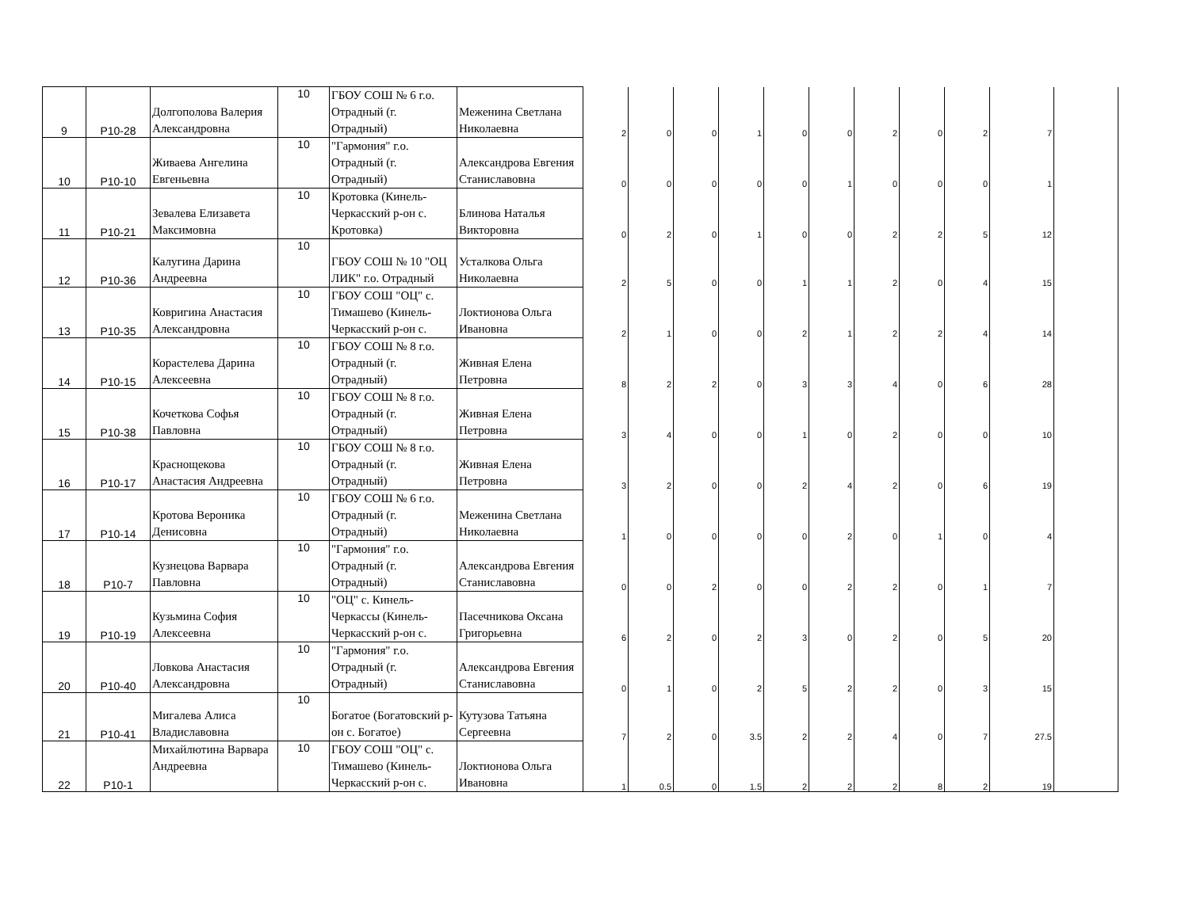| 9 | Р10-28 | Долгополова Валерия Александровна | 10 | ГБОУ СОШ № 6 г.о. Отрадный (г. Отрадный) | Меженина Светлана Николаевна | 2 | 0 | 0 | 1 | 0 | 0 | 2 | 0 | 2 | 7 | |
| 10 | Р10-10 | Живаева Ангелина Евгеньевна | 10 | "Гармония" г.о. Отрадный (г. Отрадный) | Александрова Евгения Станиславовна | 0 | 0 | 0 | 0 | 0 | 1 | 0 | 0 | 0 | 1 | |
| 11 | Р10-21 | Зевалева Елизавета Максимовна | 10 | Кротовка (Кинель-Черкасский р-он с. Кротовка) | Блинова Наталья Викторовна | 0 | 2 | 0 | 1 | 0 | 0 | 2 | 2 | 5 | 12 | |
| 12 | Р10-36 | Калугина Дарина Андреевна | 10 | ГБОУ СОШ № 10 "ОЦ ЛИК" г.о. Отрадный | Усталкова Ольга Николаевна | 2 | 5 | 0 | 0 | 1 | 1 | 2 | 0 | 4 | 15 | |
| 13 | Р10-35 | Ковригина Анастасия Александровна | 10 | ГБОУ СОШ "ОЦ" с. Тимашево (Кинель-Черкасский р-он с. | Локтионова Ольга Ивановна | 2 | 1 | 0 | 0 | 2 | 1 | 2 | 2 | 4 | 14 | |
| 14 | Р10-15 | Корастелева Дарина Алексеевна | 10 | ГБОУ СОШ № 8 г.о. Отрадный (г. Отрадный) | Живная Елена Петровна | 8 | 2 | 2 | 0 | 3 | 3 | 4 | 0 | 6 | 28 | |
| 15 | Р10-38 | Кочеткова Софья Павловна | 10 | ГБОУ СОШ № 8 г.о. Отрадный (г. Отрадный) | Живная Елена Петровна | 3 | 4 | 0 | 0 | 1 | 0 | 2 | 0 | 0 | 10 | |
| 16 | Р10-17 | Краснощекова Анастасия Андреевна | 10 | ГБОУ СОШ № 8 г.о. Отрадный (г. Отрадный) | Живная Елена Петровна | 3 | 2 | 0 | 0 | 2 | 4 | 2 | 0 | 6 | 19 | |
| 17 | Р10-14 | Кротова Вероника Денисовна | 10 | ГБОУ СОШ № 6 г.о. Отрадный (г. Отрадный) | Меженина Светлана Николаевна | 1 | 0 | 0 | 0 | 0 | 2 | 0 | 1 | 0 | 4 | |
| 18 | Р10-7 | Кузнецова Варвара Павловна | 10 | "Гармония" г.о. Отрадный (г. Отрадный) | Александрова Евгения Станиславовна | 0 | 0 | 2 | 0 | 0 | 2 | 2 | 0 | 1 | 7 | |
| 19 | Р10-19 | Кузьмина София Алексеевна | 10 | "ОЦ" с. Кинель-Черкассы (Кинель-Черкасский р-он с. | Пасечникова Оксана Григорьевна | 6 | 2 | 0 | 2 | 3 | 0 | 2 | 0 | 5 | 20 | |
| 20 | Р10-40 | Ловкова Анастасия Александровна | 10 | "Гармония" г.о. Отрадный (г. Отрадный) | Александрова Евгения Станиславовна | 0 | 1 | 0 | 2 | 5 | 2 | 2 | 0 | 3 | 15 | |
| 21 | Р10-41 | Мигалева Алиса Владиславовна | 10 | Богатое (Богатовский р-он с. Богатое) | Кутузова Татьяна Сергеевна | 7 | 2 | 0 | 3.5 | 2 | 2 | 4 | 0 | 7 | 27.5 | |
| 22 | Р10-1 | Михайлютина Варвара Андреевна | 10 | ГБОУ СОШ "ОЦ" с. Тимашево (Кинель-Черкасский р-он с. | Локтионова Ольга Ивановна | 1 | 0.5 | 0 | 1.5 | 2 | 2 | 2 | 8 | 2 | 19 | |